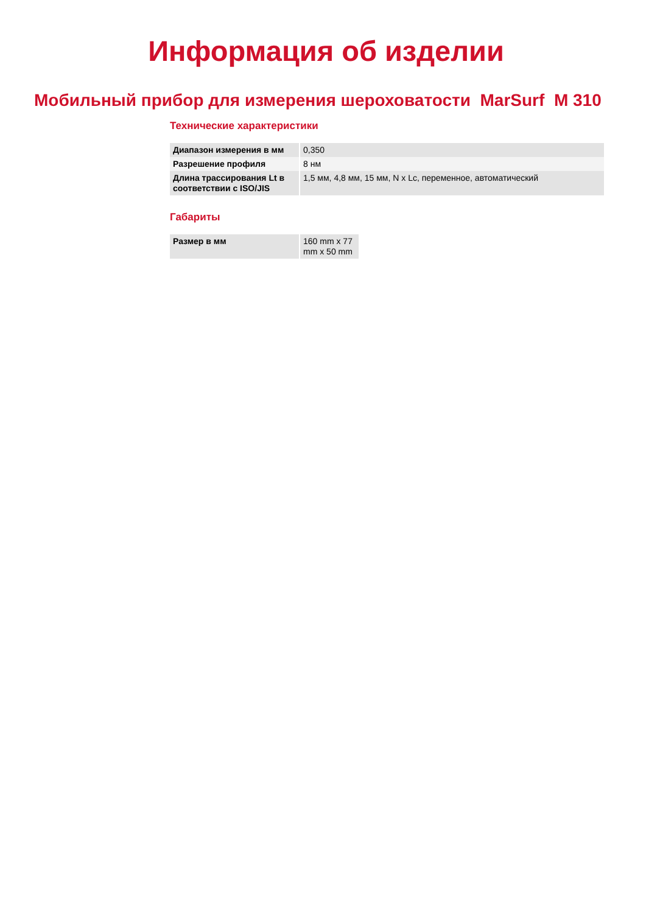Информация об изделии
Мобильный прибор для измерения шероховатости MarSurf M 310
Технические характеристики
| Диапазон измерения в мм | 0,350 |
| Разрешение профиля | 8 нм |
| Длина трассирования Lt в соответствии с ISO/JIS | 1,5 мм, 4,8 мм, 15 мм, N x Lc, переменное, автоматический |
Габариты
| Размер в мм | 160 mm x 77 mm x 50 mm |